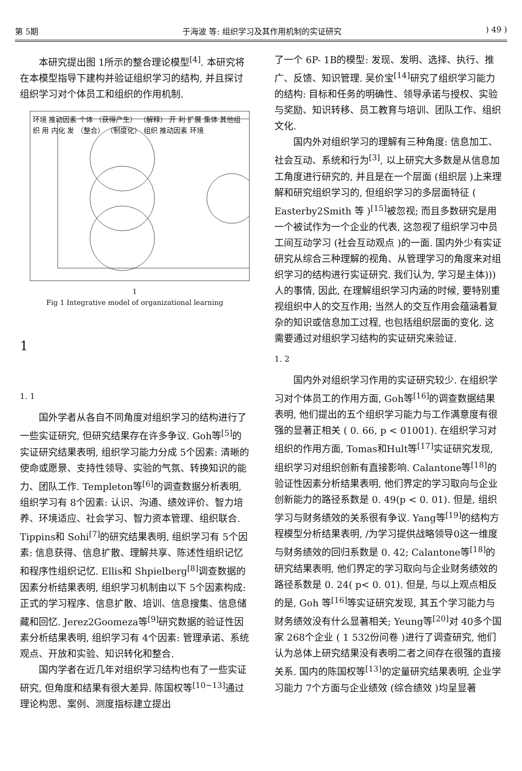第 5期 于海波 等: 组织学习及其作用机制的实证研究) 49 )
本研究提出图 1所示的整合理论模型<sup>[4]</sup>. 本研究将在本模型指导下建构并验证组织学习的结构, 并且探讨组织学习对个体员工和组织的作用机制.
环境 推动因素 个体 （获得产生） （解释） 开 利 扩展 集体 其他组织 用 内化 发 （整合） （制度化） 组织 推动因素 环境
1
Fig 1 Integrative model of organizational learning
1
1. 1
国外学者从各自不同角度对组织学习的结构进行了一些实证研究, 但研究结果存在许多争议. Goh等<sup>[5]</sup>的实证研究结果表明, 组织学习能力分成 5个因素: 清晰的使命或愿景、支持性领导、实验的气氛、转换知识的能力、团队工作. Templeton等<sup>[6]</sup>的调查数据分析表明, 组织学习有 8个因素: 认识、沟通、绩效评价、智力培养、环境适应、社会学习、智力资本管理、组织联合. Tippins和 Sohi<sup>[7]</sup>的研究结果表明, 组织学习有 5个因素: 信息获得、信息扩散、理解共享、陈述性组织记忆和程序性组织记忆. Ellis和 Shpielberg<sup>[8]</sup>调查数据的因素分析结果表明, 组织学习机制由以下 5个因素构成: 正式的学习程序、信息扩散、培训、信息搜集、信息储藏和回忆. Jerez2Goomeza等<sup>[9]</sup>研究数据的验证性因素分析结果表明, 组织学习有 4个因素: 管理承诺、系统观点、开放和实验、知识转化和整合.
国内学者在近几年对组织学习结构也有了一些实证研究, 但角度和结果有很大差异. 陈国权等<sup>[10~13]</sup>通过理论构思、案例、测度指标建立提出
了一个 6P- 1B的模型: 发现、发明、选择、执行、推广、反馈、知识管理. 吴价宝<sup>[14]</sup>研究了组织学习能力的结构: 目标和任务的明确性、领导承诺与授权、实验与奖励、知识转移、员工教育与培训、团队工作、组织文化.
国内外对组织学习的理解有三种角度: 信息加工、社会互动、系统和行为<sup>[3]</sup>, 以上研究大多数是从信息加工角度进行研究的, 并且是在一个层面 (组织层 )上来理解和研究组织学习的, 但组织学习的多层面特征 ( Easterby2Smith 等 )<sup>[15]</sup>被忽视; 而且多数研究是用一个被试作为一个企业的代表, 这忽视了组织学习中员工间互动学习 (社会互动观点 )的一面. 国内外少有实证研究从综合三种理解的视角、从管理学习的角度来对组织学习的结构进行实证研究. 我们认为, 学习是主体))) 人的事情, 因此, 在理解组织学习内涵的时候, 要特别重视组织中人的交互作用; 当然人的交互作用会蕴涵着复杂的知识或信息加工过程, 也包括组织层面的变化. 这需要通过对组织学习结构的实证研究来验证.
1. 2
国内外对组织学习作用的实证研究较少. 在组织学习对个体员工的作用方面, Goh等<sup>[16]</sup>的调查数据结果表明, 他们提出的五个组织学习能力与工作满意度有很强的显著正相关 ( 0. 66, p < 01001). 在组织学习对组织的作用方面, Tomas和Hult等<sup>[17]</sup>实证研究发现, 组织学习对组织创新有直接影响. Calantone等<sup>[18]</sup>的验证性因素分析结果表明, 他们界定的学习取向与企业创新能力的路径系数是 0. 49(p < 0. 01). 但是, 组织学习与财务绩效的关系很有争议. Yang等<sup>[19]</sup>的结构方程模型分析结果表明, /为学习提供战略领导0这一维度与财务绩效的回归系数是 0. 42; Calantone等<sup>[18]</sup>的研究结果表明, 他们界定的学习取向与企业财务绩效的路径系数是 0. 24( p< 0. 01). 但是, 与以上观点相反的是, Goh 等<sup>[16]</sup>等实证研究发现, 其五个学习能力与财务绩效没有什么显著相关; Yeung等<sup>[20]</sup>对 40多个国家 268个企业 ( 1 532份问卷 )进行了调查研究, 他们认为总体上研究结果没有表明二者之间存在很强的直接关系. 国内的陈国权等<sup>[13]</sup>的定量研究结果表明, 企业学习能力 7个方面与企业绩效 (综合绩效 )均呈显著